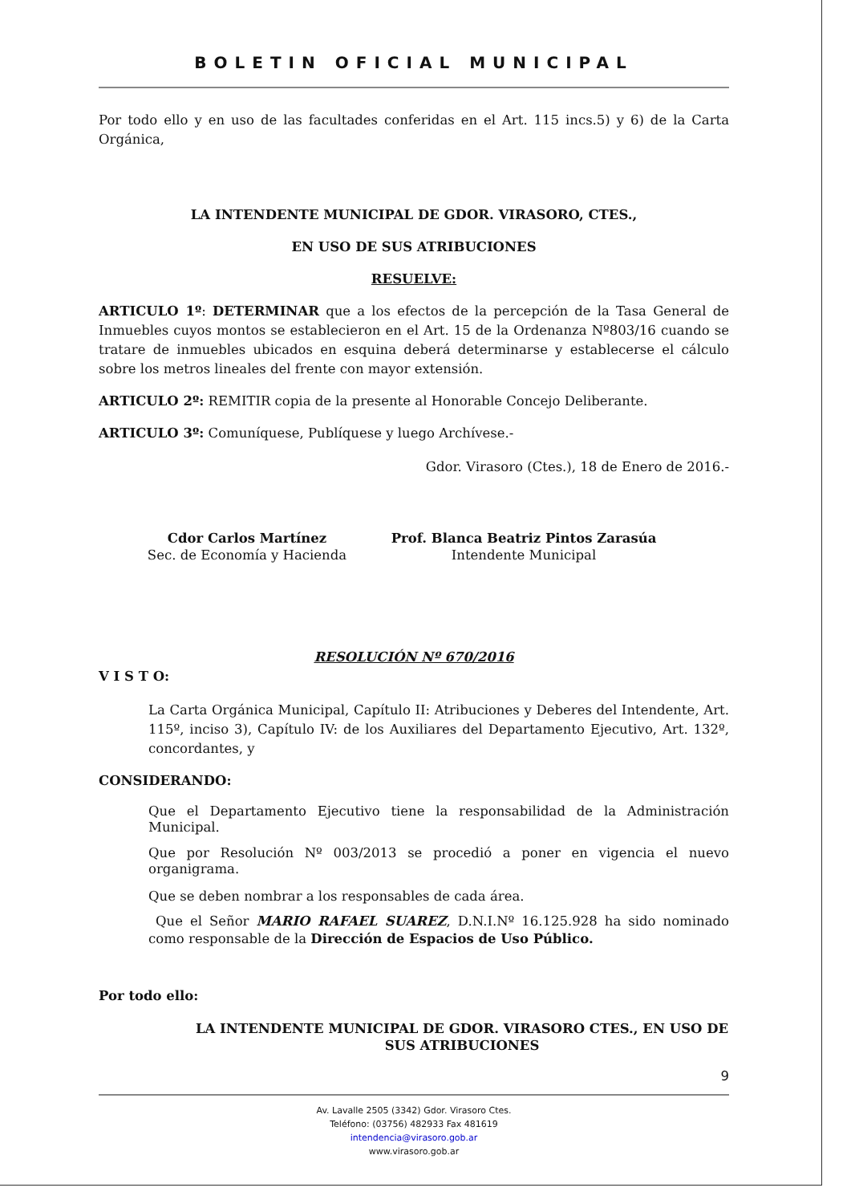BOLETIN OFICIAL MUNICIPAL
Por todo ello y en uso de las facultades conferidas en el Art. 115 incs.5) y 6) de la Carta Orgánica,
LA INTENDENTE MUNICIPAL DE GDOR. VIRASORO, CTES.,
EN USO DE SUS ATRIBUCIONES
RESUELVE:
ARTICULO 1º: DETERMINAR que a los efectos de la percepción de la Tasa General de Inmuebles cuyos montos se establecieron en el Art. 15 de la Ordenanza Nº803/16 cuando se tratare de inmuebles ubicados en esquina deberá determinarse y establecerse el cálculo sobre los metros lineales del frente con mayor extensión.
ARTICULO 2º: REMITIR copia de la presente al Honorable Concejo Deliberante.
ARTICULO 3º: Comuníquese, Publíquese y luego Archívese.-
Gdor. Virasoro (Ctes.), 18 de Enero de 2016.-
Cdor Carlos Martínez
Sec. de Economía y Hacienda
Prof. Blanca Beatriz Pintos Zarasúa
Intendente Municipal
RESOLUCIÓN Nº 670/2016
V I S T O:
La Carta Orgánica Municipal, Capítulo II: Atribuciones y Deberes del Intendente, Art. 115º, inciso 3), Capítulo IV: de los Auxiliares del Departamento Ejecutivo, Art. 132º, concordantes, y
CONSIDERANDO:
Que el Departamento Ejecutivo tiene la responsabilidad de la Administración Municipal.
Que por Resolución Nº 003/2013 se procedió a poner en vigencia el nuevo organigrama.
Que se deben nombrar a los responsables de cada área.
Que el Señor MARIO RAFAEL SUAREZ, D.N.I.Nº 16.125.928 ha sido nominado como responsable de la Dirección de Espacios de Uso Público.
Por todo ello:
LA INTENDENTE MUNICIPAL DE GDOR. VIRASORO CTES., EN USO DE SUS ATRIBUCIONES
9
Av. Lavalle 2505 (3342) Gdor. Virasoro Ctes.
Teléfono: (03756) 482933 Fax 481619
intendencia@virasoro.gob.ar
www.virasoro.gob.ar